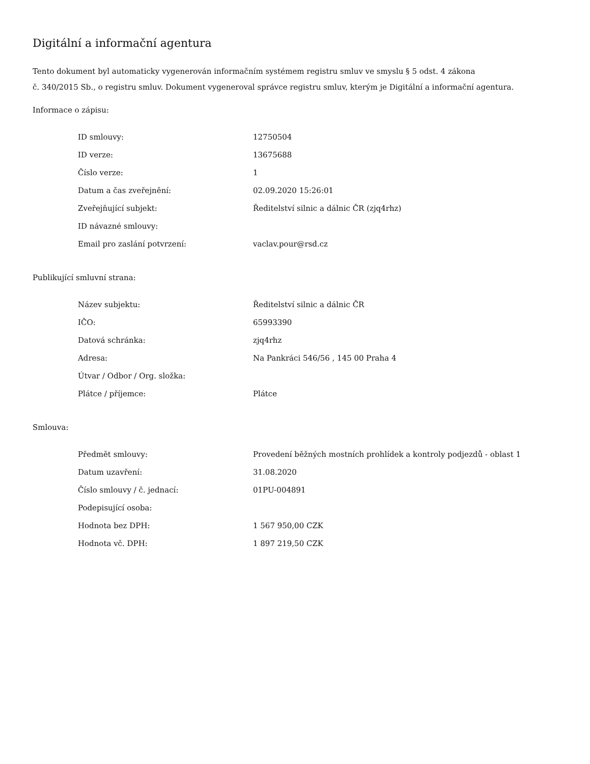Digitální a informační agentura
Tento dokument byl automaticky vygenerován informačním systémem registru smluv ve smyslu § 5 odst. 4 zákona
č. 340/2015 Sb., o registru smluv. Dokument vygeneroval správce registru smluv, kterým je Digitální a informační agentura.
Informace o zápisu:
| ID smlouvy: | 12750504 |
| ID verze: | 13675688 |
| Číslo verze: | 1 |
| Datum a čas zveřejnění: | 02.09.2020 15:26:01 |
| Zveřejňující subjekt: | Ředitelství silnic a dálnic ČR (zjq4rhz) |
| ID návazné smlouvy: | |
| Email pro zaslání potvrzení: | vaclav.pour@rsd.cz |
Publikující smluvní strana:
| Název subjektu: | Ředitelství silnic a dálnic ČR |
| IČO: | 65993390 |
| Datová schránka: | zjq4rhz |
| Adresa: | Na Pankráci 546/56 , 145 00 Praha 4 |
| Útvar / Odbor / Org. složka: | |
| Plátce / příjemce: | Plátce |
Smlouva:
| Předmět smlouvy: | Provedení běžných mostních prohlídek a kontroly podjezdů - oblast 1 |
| Datum uzavření: | 31.08.2020 |
| Číslo smlouvy / č. jednací: | 01PU-004891 |
| Podepisující osoba: | |
| Hodnota bez DPH: | 1 567 950,00 CZK |
| Hodnota vč. DPH: | 1 897 219,50 CZK |